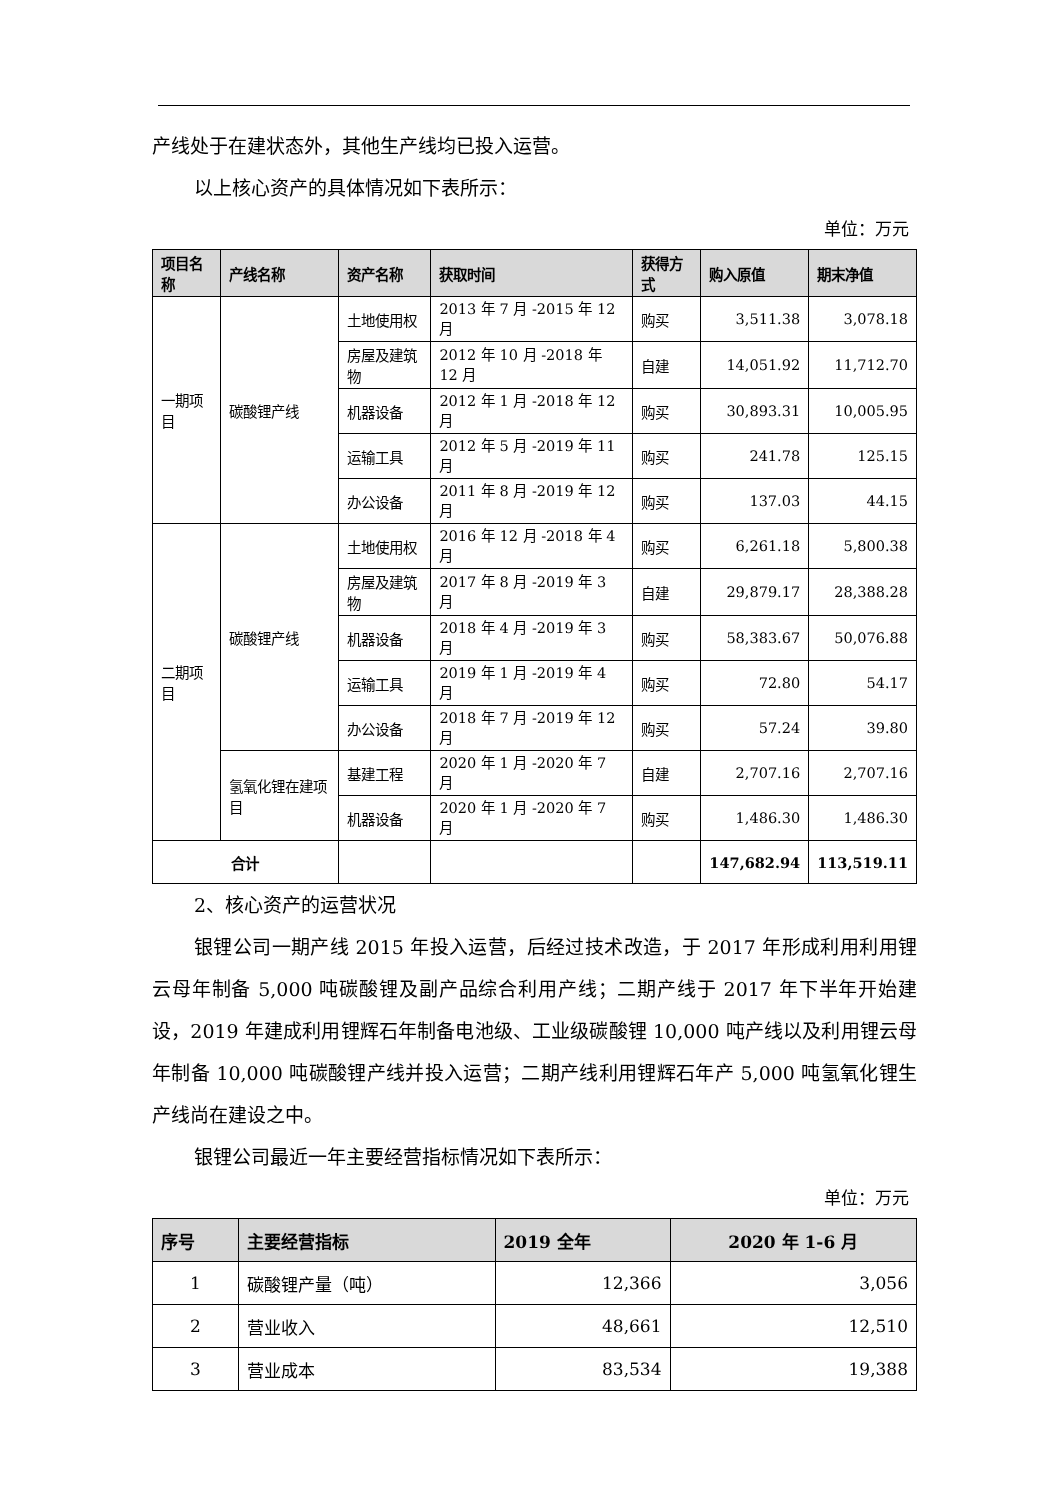产线处于在建状态外，其他生产线均已投入运营。
以上核心资产的具体情况如下表所示：
单位：万元
| 项目名称 | 产线名称 | 资产名称 | 获取时间 | 获得方式 | 购入原值 | 期末净值 |
| --- | --- | --- | --- | --- | --- | --- |
| 一期项目 | 碳酸锂产线 | 土地使用权 | 2013 年 7 月 -2015 年 12 月 | 购买 | 3,511.38 | 3,078.18 |
| | | 房屋及建筑物 | 2012 年 10 月 -2018 年 12 月 | 自建 | 14,051.92 | 11,712.70 |
| | | 机器设备 | 2012 年 1 月 -2018 年 12 月 | 购买 | 30,893.31 | 10,005.95 |
| | | 运输工具 | 2012 年 5 月 -2019 年 11 月 | 购买 | 241.78 | 125.15 |
| | | 办公设备 | 2011 年 8 月 -2019 年 12 月 | 购买 | 137.03 | 44.15 |
| 二期项目 | 碳酸锂产线 | 土地使用权 | 2016 年 12 月 -2018 年 4 月 | 购买 | 6,261.18 | 5,800.38 |
| | | 房屋及建筑物 | 2017 年 8 月 -2019 年 3 月 | 自建 | 29,879.17 | 28,388.28 |
| | | 机器设备 | 2018 年 4 月 -2019 年 3 月 | 购买 | 58,383.67 | 50,076.88 |
| | | 运输工具 | 2019 年 1 月 -2019 年 4 月 | 购买 | 72.80 | 54.17 |
| | | 办公设备 | 2018 年 7 月 -2019 年 12 月 | 购买 | 57.24 | 39.80 |
| | 氢氧化锂在建项目 | 基建工程 | 2020 年 1 月 -2020 年 7 月 | 自建 | 2,707.16 | 2,707.16 |
| | | 机器设备 | 2020 年 1 月 -2020 年 7 月 | 购买 | 1,486.30 | 1,486.30 |
| 合计 | | | | | 147,682.94 | 113,519.11 |
2、核心资产的运营状况
银锂公司一期产线 2015 年投入运营，后经过技术改造，于 2017 年形成利用利用锂云母年制备 5,000 吨碳酸锂及副产品综合利用产线；二期产线于 2017 年下半年开始建设，2019 年建成利用锂辉石年制备电池级、工业级碳酸锂 10,000 吨产线以及利用锂云母年制备 10,000 吨碳酸锂产线并投入运营；二期产线利用锂辉石年产 5,000 吨氢氧化锂生产线尚在建设之中。
银锂公司最近一年主要经营指标情况如下表所示：
单位：万元
| 序号 | 主要经营指标 | 2019 全年 | 2020 年 1-6 月 |
| --- | --- | --- | --- |
| 1 | 碳酸锂产量（吨） | 12,366 | 3,056 |
| 2 | 营业收入 | 48,661 | 12,510 |
| 3 | 营业成本 | 83,534 | 19,388 |